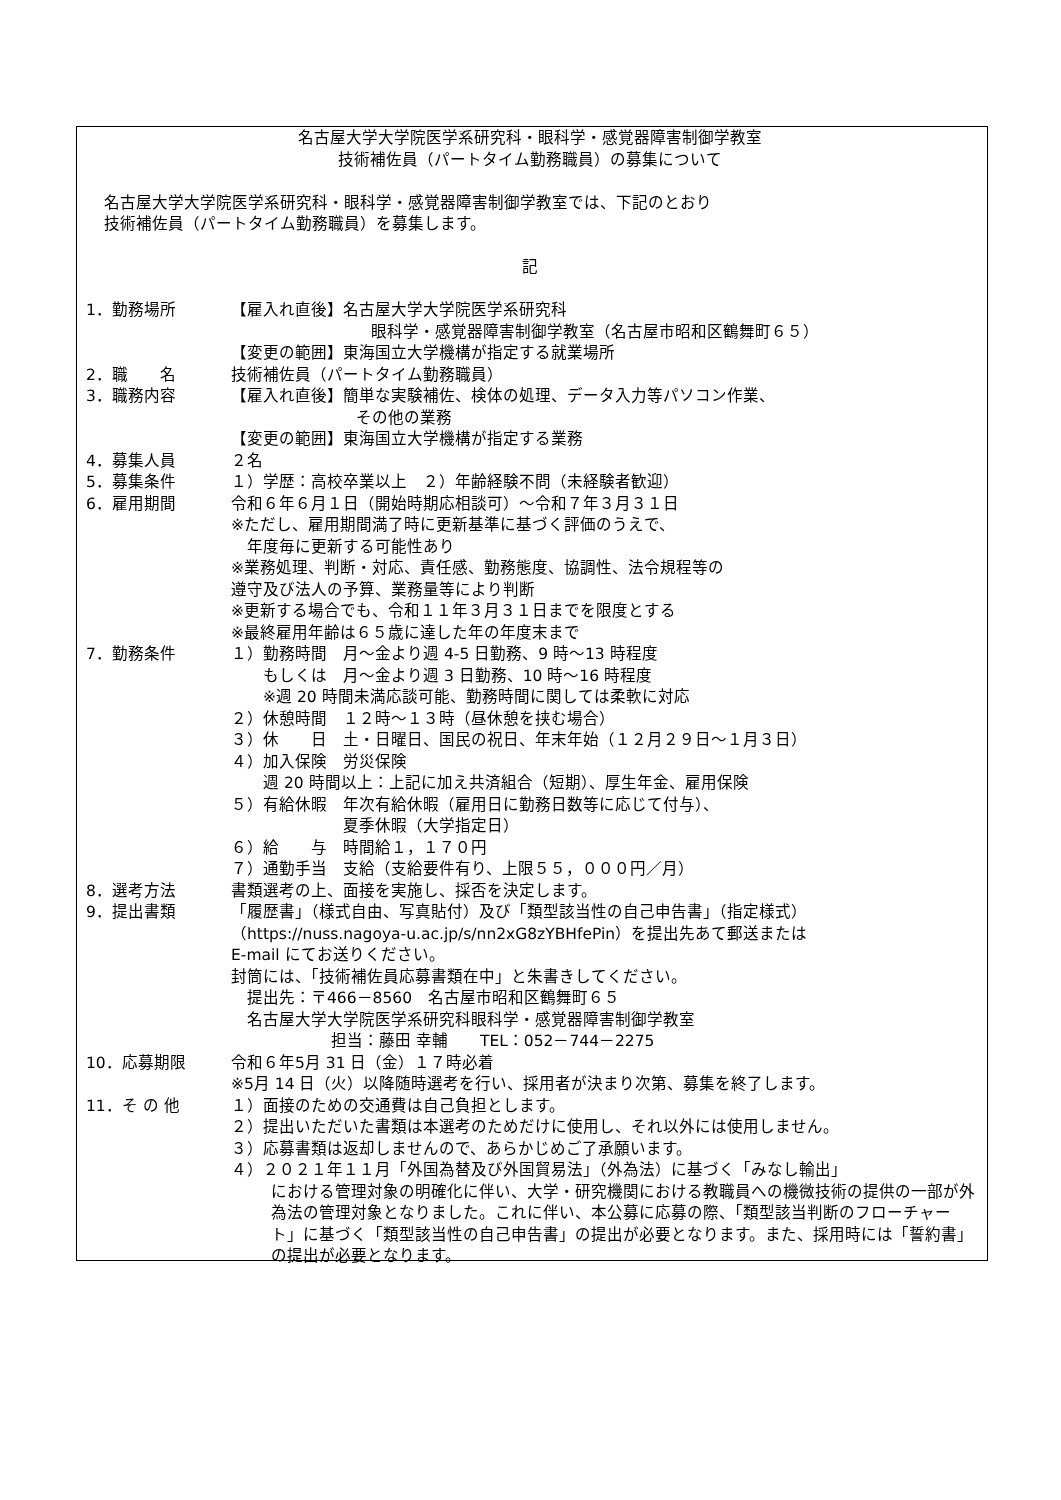名古屋大学大学院医学系研究科・眼科学・感覚器障害制御学教室
技術補佐員（パートタイム勤務職員）の募集について
名古屋大学大学院医学系研究科・眼科学・感覚器障害制御学教室では、下記のとおり
技術補佐員（パートタイム勤務職員）を募集します。
記
1．勤務場所 【雇入れ直後】名古屋大学大学院医学系研究科
眼科学・感覚器障害制御学教室（名古屋市昭和区鶴舞町６５）
【変更の範囲】東海国立大学機構が指定する就業場所
2．職　　名 技術補佐員（パートタイム勤務職員）
3．職務内容 【雇入れ直後】簡単な実験補佐、検体の処理、データ入力等パソコン作業、
その他の業務
【変更の範囲】東海国立大学機構が指定する業務
4．募集人員 ２名
5．募集条件 １）学歴：高校卒業以上　２）年齢経験不問（未経験者歓迎）
6．雇用期間 令和６年６月１日（開始時期応相談可）～令和７年３月３１日
※ただし、雇用期間満了時に更新基準に基づく評価のうえで、
　年度毎に更新する可能性あり
※業務処理、判断・対応、責任感、勤務態度、協調性、法令規程等の
遵守及び法人の予算、業務量等により判断
※更新する場合でも、令和１１年３月３１日までを限度とする
※最終雇用年齢は６５歳に達した年の年度末まで
7．勤務条件 １）勤務時間　月～金より週 4-5 日勤務、9 時～13 時程度
　　もしくは　月～金より週 3 日勤務、10 時～16 時程度
　　※週 20 時間未満応談可能、勤務時間に関しては柔軟に対応
２）休憩時間　１２時～１３時（昼休憩を挟む場合）
３）休　　日　土・日曜日、国民の祝日、年末年始（１２月２９日～１月３日）
４）加入保険　労災保険
　　週 20 時間以上：上記に加え共済組合（短期）、厚生年金、雇用保険
５）有給休暇　年次有給休暇（雇用日に勤務日数等に応じて付与）、
　　　　　　　夏季休暇（大学指定日）
６）給　　与　時間給１，１７０円
７）通勤手当　支給（支給要件有り、上限５５，０００円／月）
8．選考方法 書類選考の上、面接を実施し、採否を決定します。
9．提出書類 「履歴書」（様式自由、写真貼付）及び「類型該当性の自己申告書」（指定様式）
（https://nuss.nagoya-u.ac.jp/s/nn2xG8zYBHfePin）を提出先あて郵送または
E-mail にてお送りください。
封筒には、「技術補佐員応募書類在中」と朱書きしてください。
　提出先：〒466－8560　名古屋市昭和区鶴舞町６５
　名古屋大学大学院医学系研究科眼科学・感覚器障害制御学教室
担当：藤田 幸輔　　TEL：052－744－2275
10．応募期限 令和６年5月 31 日（金）１７時必着
※5月 14 日（火）以降随時選考を行い、採用者が決まり次第、募集を終了します。
11．そ の 他 １）面接のための交通費は自己負担とします。
２）提出いただいた書類は本選考のためだけに使用し、それ以外には使用しません。
３）応募書類は返却しませんので、あらかじめご了承願います。
４）２０２１年１１月「外国為替及び外国貿易法」（外為法）に基づく「みなし輸出」
における管理対象の明確化に伴い、大学・研究機関における教職員への機微技術の提供の一部が外為法の管理対象となりました。これに伴い、本公募に応募の際、「類型該当判断のフローチャート」に基づく「類型該当性の自己申告書」の提出が必要となります。また、採用時には「誓約書」の提出が必要となります。